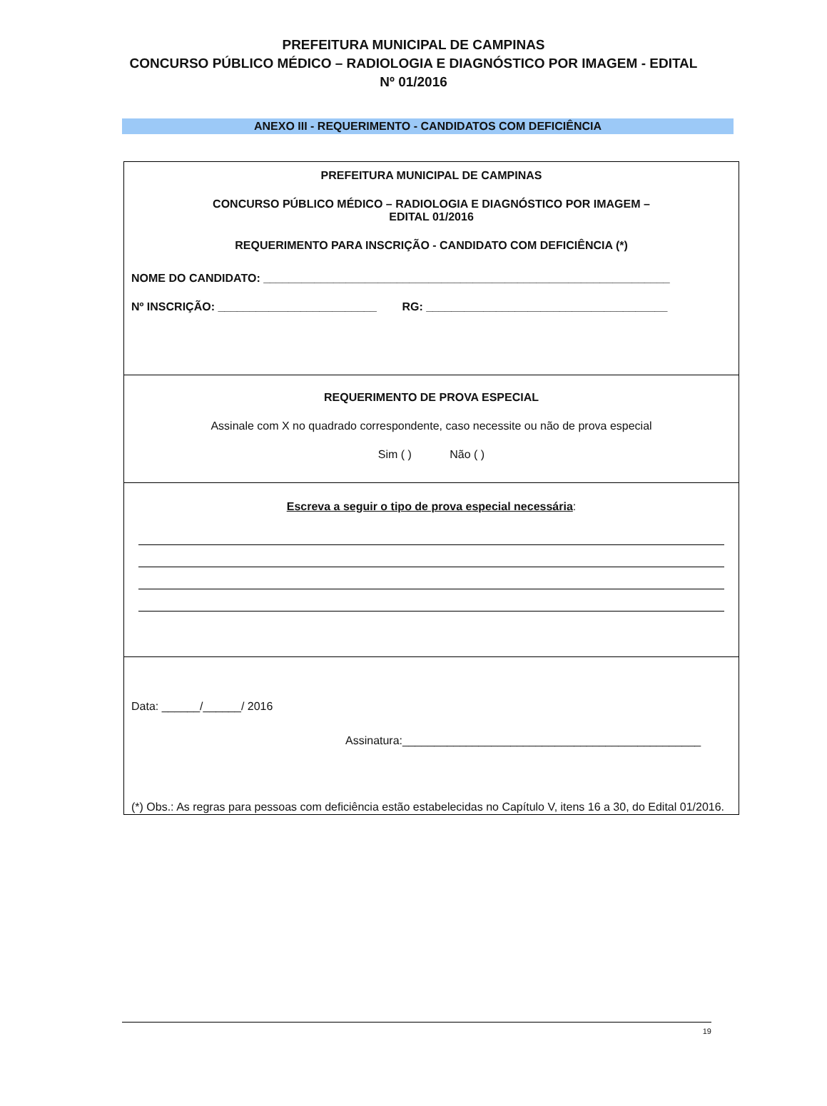PREFEITURA MUNICIPAL DE CAMPINAS
CONCURSO PÚBLICO MÉDICO – RADIOLOGIA E DIAGNÓSTICO POR IMAGEM - EDITAL Nº 01/2016
ANEXO III - REQUERIMENTO - CANDIDATOS COM DEFICIÊNCIA
PREFEITURA MUNICIPAL DE CAMPINAS
CONCURSO PÚBLICO MÉDICO – RADIOLOGIA E DIAGNÓSTICO POR IMAGEM – EDITAL 01/2016
REQUERIMENTO PARA INSCRIÇÃO - CANDIDATO COM DEFICIÊNCIA (*)
NOME DO CANDIDATO: ________________________________________________________________
Nº INSCRIÇÃO: _________________________ RG: ______________________________________
REQUERIMENTO DE PROVA ESPECIAL
Assinale com X no quadrado correspondente, caso necessite ou não de prova especial
Sim ( ) Não ( )
Escreva a seguir o tipo de prova especial necessária:
Data: ______/______/ 2016
Assinatura:_______________________________________________
(*) Obs.: As regras para pessoas com deficiência estão estabelecidas no Capítulo V, itens 16 a 30, do Edital 01/2016.
19